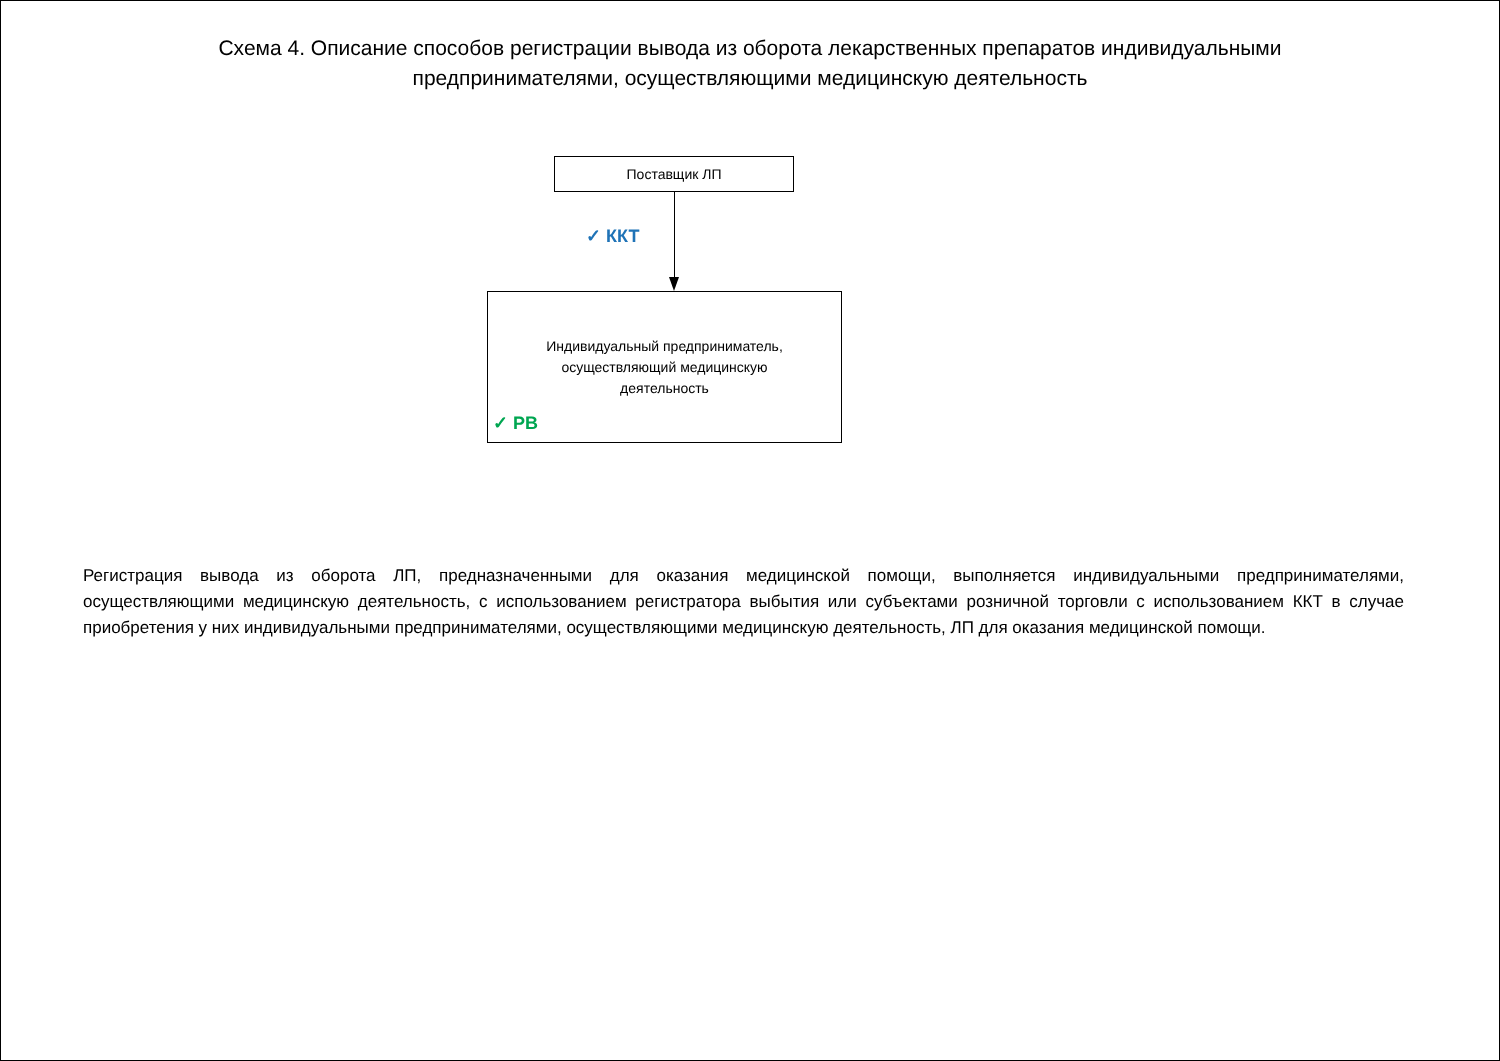Схема 4. Описание способов регистрации вывода из оборота лекарственных препаратов индивидуальными предпринимателями, осуществляющими медицинскую деятельность
Поставщик ЛП
✓ ККТ
Индивидуальный предприниматель, осуществляющий медицинскую деятельность
✓ РВ
Регистрация вывода из оборота ЛП, предназначенными для оказания медицинской помощи, выполняется индивидуальными предпринимателями, осуществляющими медицинскую деятельность, с использованием регистратора выбытия или субъектами розничной торговли с использованием ККТ в случае приобретения у них индивидуальными предпринимателями, осуществляющими медицинскую деятельность, ЛП для оказания медицинской помощи.